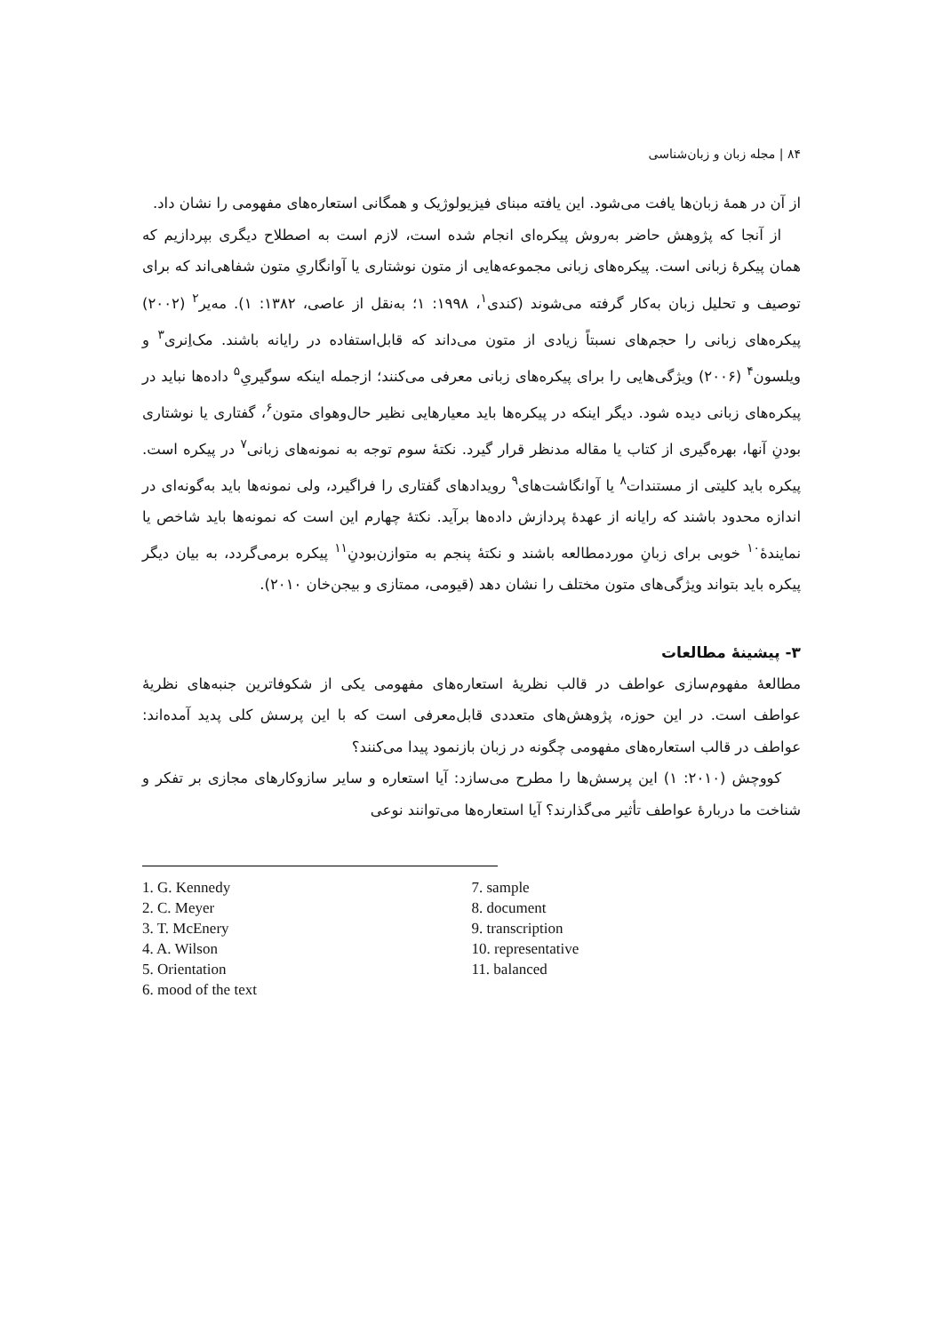۸۴ | مجله زبان و زبان‌شناسی
از آن در همهٔ زبان‌ها یافت می‌شود. این یافته مبنای فیزیولوژیک و همگانی استعاره‌های مفهومی را نشان داد.
از آنجا که پژوهش حاضر به‌روش پیکره‌ای انجام شده است، لازم است به اصطلاح دیگری بپردازیم که همان پیکرهٔ زبانی است. پیکره‌های زبانی مجموعه‌هایی از متون نوشتاری یا آوانگاریِ متون شفاهی‌اند که برای توصیف و تحلیل زبان به‌کار گرفته می‌شوند (کندی<sup>۱</sup>، ۱۹۹۸: ۱؛ به‌نقل از عاصی، ۱۳۸۲: ۱). مه‌یر<sup>۲</sup> (۲۰۰۲) پیکره‌های زبانی را حجم‌های نسبتاً زیادی از متون می‌داند که قابل‌استفاده در رایانه باشند. مک‌اِنری<sup>۳</sup> و ویلسون<sup>۴</sup> (۲۰۰۶) ویژگی‌هایی را برای پیکره‌های زبانی معرفی می‌کنند؛ ازجمله اینکه سوگیریِ<sup>۵</sup> داده‌ها نباید در پیکره‌های زبانی دیده شود. دیگر اینکه در پیکره‌ها باید معیارهایی نظیر حال‌وهوای متون<sup>۶</sup>، گفتاری یا نوشتاری بودنِ آنها، بهره‌گیری از کتاب یا مقاله مدنظر قرار گیرد. نکتهٔ سوم توجه به نمونه‌های زبانی<sup>۷</sup> در پیکره است. پیکره باید کلیتی از مستندات<sup>۸</sup> یا آوانگاشت‌های<sup>۹</sup> رویدادهای گفتاری را فراگیرد، ولی نمونه‌ها باید به‌گونه‌ای در اندازه محدود باشند که رایانه از عهدهٔ پردازش داده‌ها برآید. نکتهٔ چهارم این است که نمونه‌ها باید شاخص یا نمایندهٔ<sup>۱۰</sup> خوبی برای زبانِ موردمطالعه باشند و نکتهٔ پنجم به متوازن‌بودنِ<sup>۱۱</sup> پیکره برمی‌گردد، به بیان دیگر پیکره باید بتواند ویژگی‌های متون مختلف را نشان دهد (قیومی، ممتازی و بیجن‌خان ۲۰۱۰).
۳- پیشینهٔ مطالعات
مطالعهٔ مفهوم‌سازی عواطف در قالب نظریهٔ استعاره‌های مفهومی یکی از شکوفاترین جنبه‌های نظریهٔ عواطف است. در این حوزه، پژوهش‌های متعددی قابل‌معرفی است که با این پرسش کلی پدید آمده‌اند: عواطف در قالب استعاره‌های مفهومی چگونه در زبان بازنمود پیدا می‌کنند؟
کووچش (۲۰۱۰: ۱) این پرسش‌ها را مطرح می‌سازد: آیا استعاره و سایر سازوکارهای مجازی بر تفکر و شناخت ما دربارهٔ عواطف تأثیر می‌گذارند؟ آیا استعاره‌ها می‌توانند نوعی
1. G. Kennedy
2. C. Meyer
3. T. McEnery
4. A. Wilson
5. Orientation
6. mood of the text
7. sample
8. document
9. transcription
10. representative
11. balanced